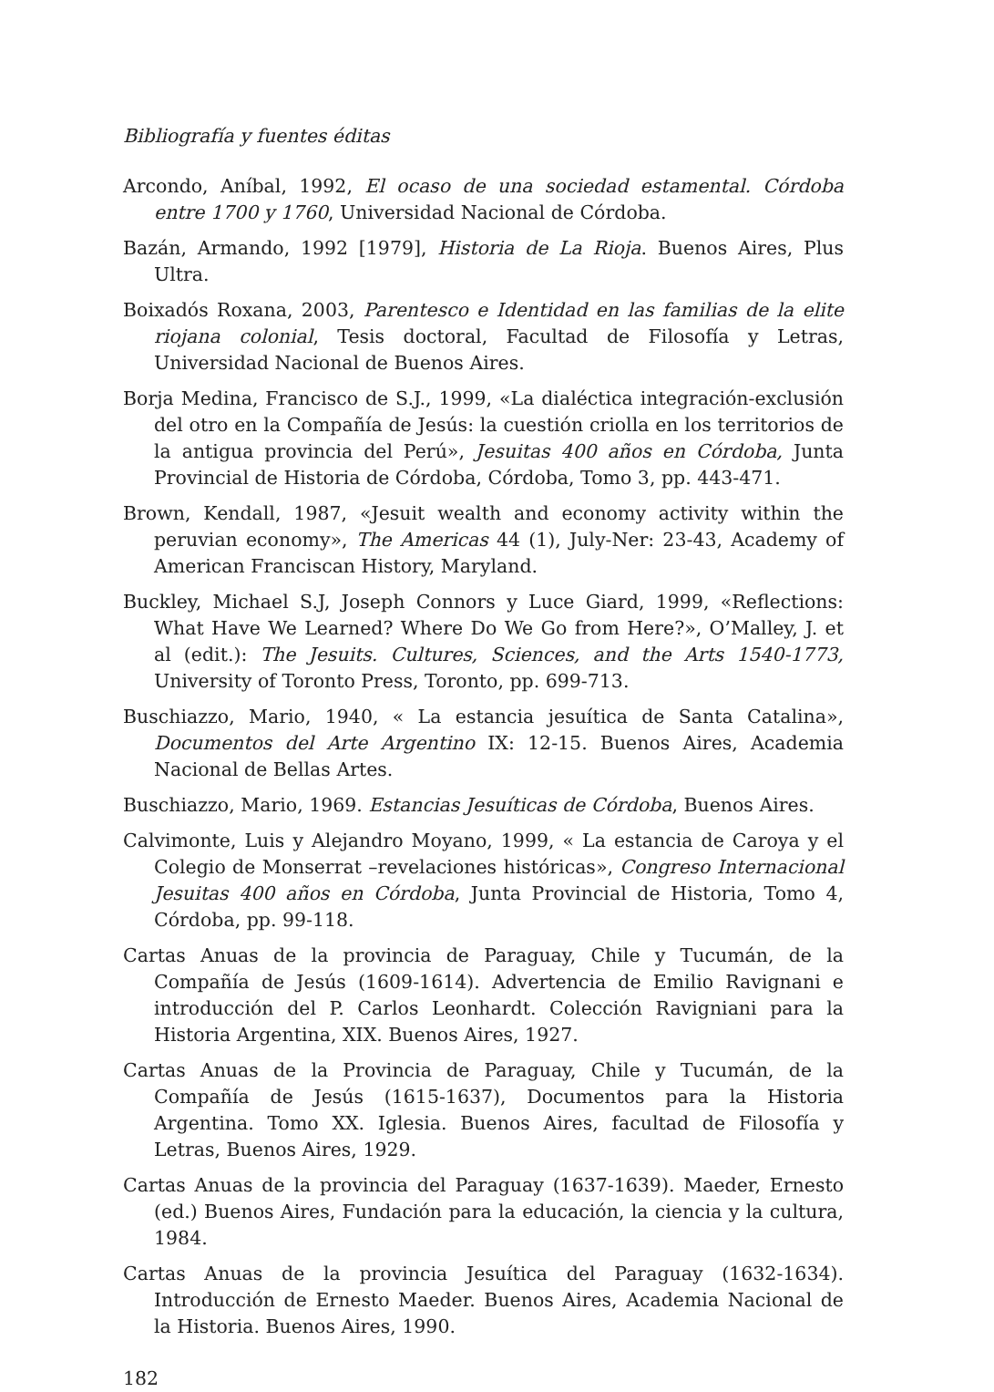Bibliografía y fuentes éditas
Arcondo, Aníbal, 1992, El ocaso de una sociedad estamental. Córdoba entre 1700 y 1760, Universidad Nacional de Córdoba.
Bazán, Armando, 1992 [1979], Historia de La Rioja. Buenos Aires, Plus Ultra.
Boixadós Roxana, 2003, Parentesco e Identidad en las familias de la elite riojana colonial, Tesis doctoral, Facultad de Filosofía y Letras, Universidad Nacional de Buenos Aires.
Borja Medina, Francisco de S.J., 1999, «La dialéctica integración-exclusión del otro en la Compañía de Jesús: la cuestión criolla en los territorios de la antigua provincia del Perú», Jesuitas 400 años en Córdoba, Junta Provincial de Historia de Córdoba, Córdoba, Tomo 3, pp. 443-471.
Brown, Kendall, 1987, «Jesuit wealth and economy activity within the peruvian economy», The Americas 44 (1), July-Ner: 23-43, Academy of American Franciscan History, Maryland.
Buckley, Michael S.J, Joseph Connors y Luce Giard, 1999, «Reflections: What Have We Learned? Where Do We Go from Here?», O’Malley, J. et al (edit.): The Jesuits. Cultures, Sciences, and the Arts 1540-1773, University of Toronto Press, Toronto, pp. 699-713.
Buschiazzo, Mario, 1940, « La estancia jesuítica de Santa Catalina», Documentos del Arte Argentino IX: 12-15. Buenos Aires, Academia Nacional de Bellas Artes.
Buschiazzo, Mario, 1969. Estancias Jesuíticas de Córdoba, Buenos Aires.
Calvimonte, Luis y Alejandro Moyano, 1999, « La estancia de Caroya y el Colegio de Monserrat –revelaciones históricas», Congreso Internacional Jesuitas 400 años en Córdoba, Junta Provincial de Historia, Tomo 4, Córdoba, pp. 99-118.
Cartas Anuas de la provincia de Paraguay, Chile y Tucumán, de la Compañía de Jesús (1609-1614). Advertencia de Emilio Ravignani e introducción del P. Carlos Leonhardt. Colección Ravigniani para la Historia Argentina, XIX. Buenos Aires, 1927.
Cartas Anuas de la Provincia de Paraguay, Chile y Tucumán, de la Compañía de Jesús (1615-1637), Documentos para la Historia Argentina. Tomo XX. Iglesia. Buenos Aires, facultad de Filosofía y Letras, Buenos Aires, 1929.
Cartas Anuas de la provincia del Paraguay (1637-1639). Maeder, Ernesto (ed.) Buenos Aires, Fundación para la educación, la ciencia y la cultura, 1984.
Cartas Anuas de la provincia Jesuítica del Paraguay (1632-1634). Introducción de Ernesto Maeder. Buenos Aires, Academia Nacional de la Historia. Buenos Aires, 1990.
182